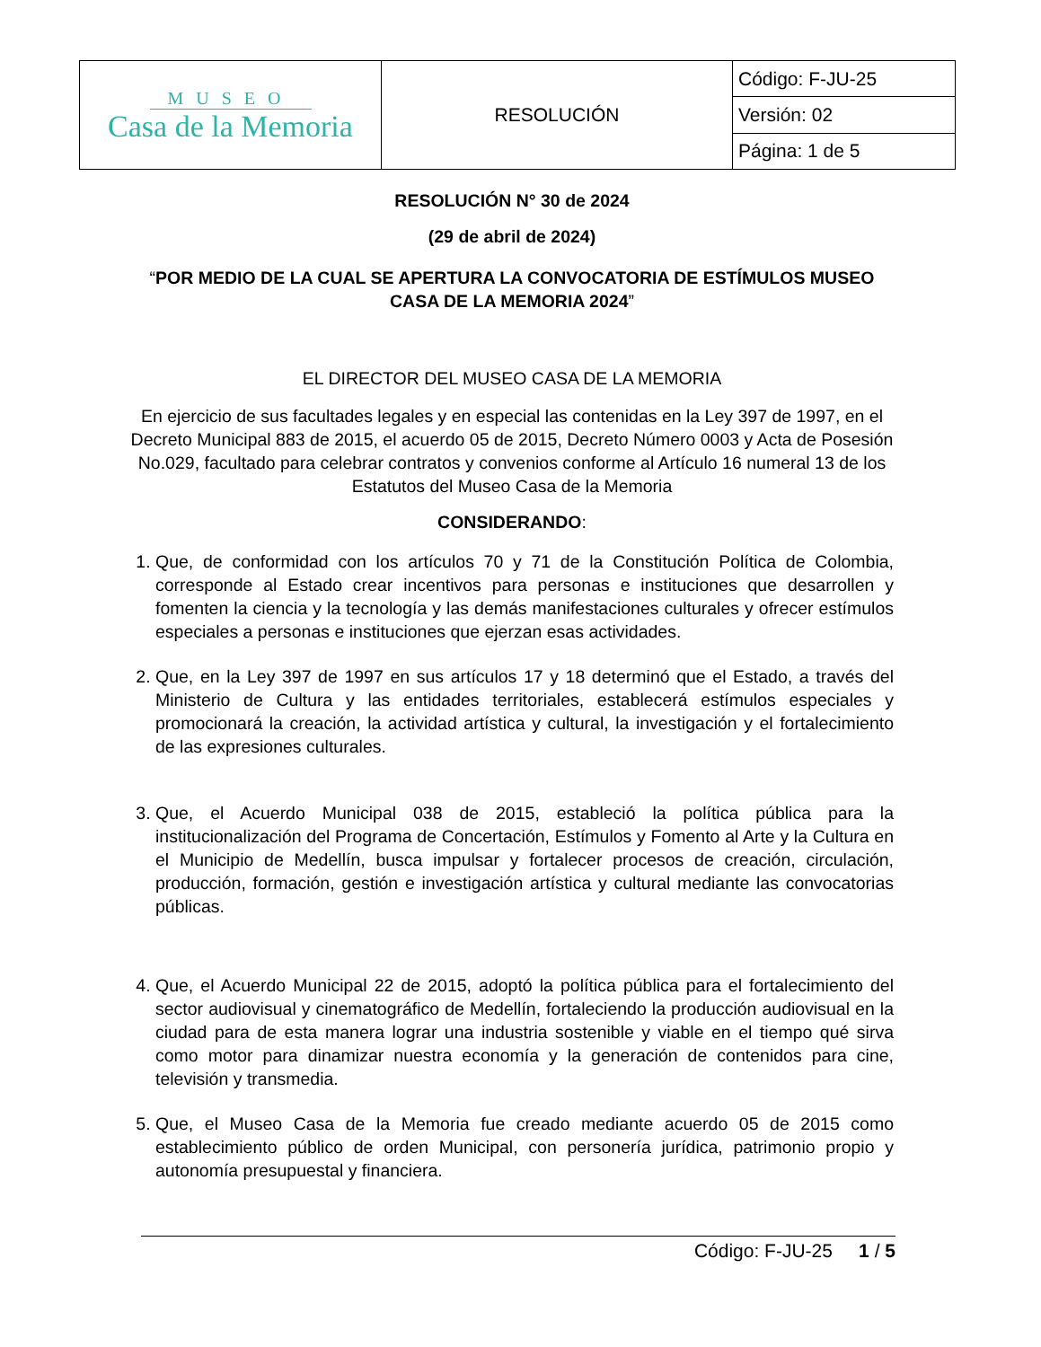| MUSEO Casa de la Memoria | RESOLUCIÓN | Código: F-JU-25 |
| | | Versión: 02 |
| | | Página: 1 de 5 |
RESOLUCIÓN N° 30 de 2024
(29 de abril de 2024)
“POR MEDIO DE LA CUAL SE APERTURA LA CONVOCATORIA DE ESTÍMULOS MUSEO CASA DE LA MEMORIA 2024”
EL DIRECTOR DEL MUSEO CASA DE LA MEMORIA
En ejercicio de sus facultades legales y en especial las contenidas en la Ley 397 de 1997, en el Decreto Municipal 883 de 2015, el acuerdo 05 de 2015, Decreto Número 0003 y Acta de Posesión No.029, facultado para celebrar contratos y convenios conforme al Artículo 16 numeral 13 de los Estatutos del Museo Casa de la Memoria
CONSIDERANDO:
1. Que, de conformidad con los artículos 70 y 71 de la Constitución Política de Colombia, corresponde al Estado crear incentivos para personas e instituciones que desarrollen y fomenten la ciencia y la tecnología y las demás manifestaciones culturales y ofrecer estímulos especiales a personas e instituciones que ejerzan esas actividades.
2. Que, en la Ley 397 de 1997 en sus artículos 17 y 18 determinó que el Estado, a través del Ministerio de Cultura y las entidades territoriales, establecerá estímulos especiales y promocionará la creación, la actividad artística y cultural, la investigación y el fortalecimiento de las expresiones culturales.
3. Que, el Acuerdo Municipal 038 de 2015, estableció la política pública para la institucionalización del Programa de Concertación, Estímulos y Fomento al Arte y la Cultura en el Municipio de Medellín, busca impulsar y fortalecer procesos de creación, circulación, producción, formación, gestión e investigación artística y cultural mediante las convocatorias públicas.
4. Que, el Acuerdo Municipal 22 de 2015, adoptó la política pública para el fortalecimiento del sector audiovisual y cinematográfico de Medellín, fortaleciendo la producción audiovisual en la ciudad para de esta manera lograr una industria sostenible y viable en el tiempo qué sirva como motor para dinamizar nuestra economía y la generación de contenidos para cine, televisión y transmedia.
5. Que, el Museo Casa de la Memoria fue creado mediante acuerdo 05 de 2015 como establecimiento público de orden Municipal, con personería jurídica, patrimonio propio y autonomía presupuestal y financiera.
Código: F-JU-25 1 / 5